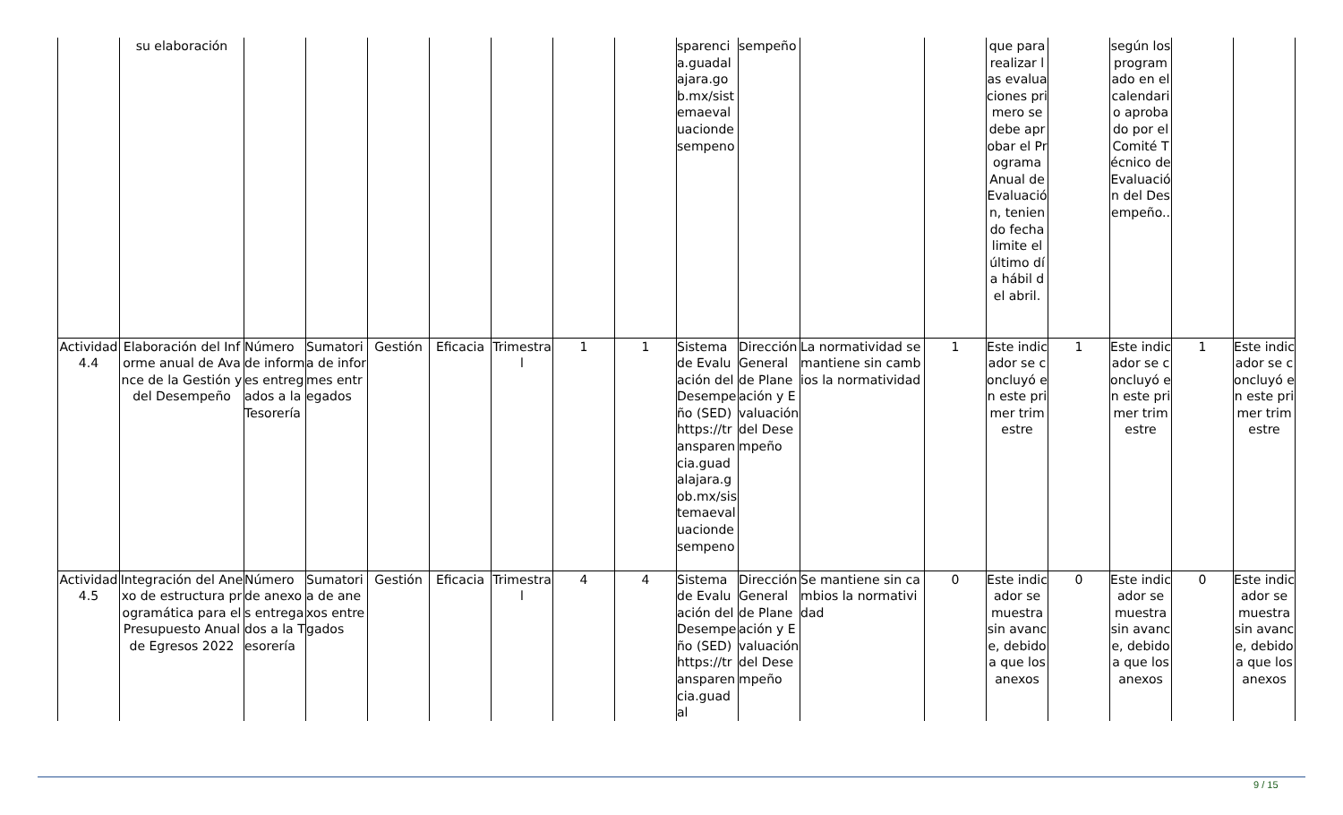| | su elaboración | | | | | | | | sparencia.guadalajara.gob.mx/sistemaevaluaciondesempeno | sempeño | | | que para realizar las evaluaciones primero se debe aprobar el Programa Anual de Evaluación, teniendo fecha limite el último día hábil del abril. | | según los programado en el calendario aprobado por el Comité Técnico de Evaluación del Desempeño.. | | |
| Actividad 4.4 | Elaboración del Informe anual de Avance de la Gestión y del Desempeño | Número de informes entregados a la Tesorería | Sumatoria de informes entregados | Gestión | Eficacia | Trimestral | 1 | 1 | Sistema de Evaluación del Desempeño (SED) https://transparencia.guadalajara.gob.mx/sistemaevaluaciondesempeno | Dirección General de Planeación y Evaluación del Desempeño | La normatividad se mantiene sin cambios la normatividad | 1 | Este indicador se concluyó en este primer trimestre | 1 | Este indicador se concluyó en este primer trimestre | 1 | Este indicador se concluyó en este primer trimestre |
| Actividad 4.5 | Integración del Anexo de estructura programática para el Presupuesto Anual de Egresos 2022 | Número de anexos entregados a la Tesorería | Sumatoria de anexos entregados | Gestión | Eficacia | Trimestral | 4 | 4 | Sistema de Evaluación del Desempeño (SED) https://transparencia.guadal | Dirección General de Planeación y Evaluación del Desempeño | Se mantiene sin cambios la normatividad | 0 | Este indicador se muestra sin avance, debido a que los anexos | 0 | Este indicador se muestra sin avance, debido a que los anexos | 0 | Este indicador se muestra sin avance, debido a que los anexos |
9 / 15